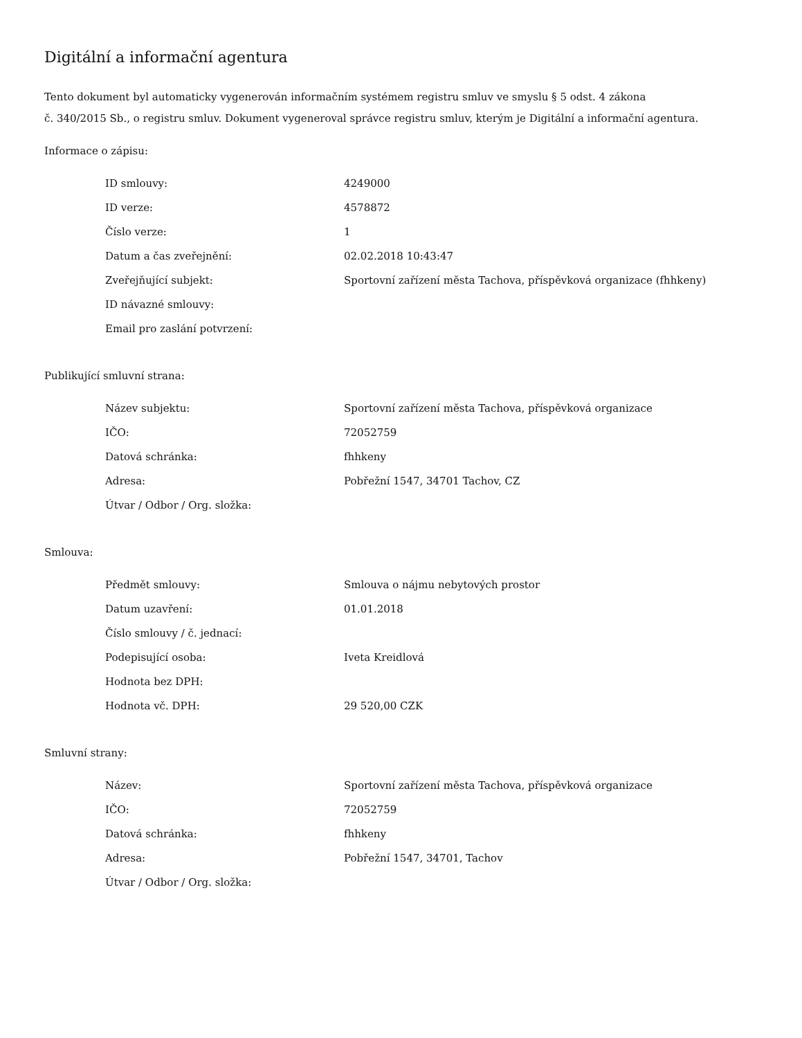Digitální a informační agentura
Tento dokument byl automaticky vygenerován informačním systémem registru smluv ve smyslu § 5 odst. 4 zákona
č. 340/2015 Sb., o registru smluv. Dokument vygeneroval správce registru smluv, kterým je Digitální a informační agentura.
Informace o zápisu:
| ID smlouvy: | 4249000 |
| ID verze: | 4578872 |
| Číslo verze: | 1 |
| Datum a čas zveřejnění: | 02.02.2018 10:43:47 |
| Zveřejňující subjekt: | Sportovní zařízení města Tachova, příspěvková organizace (fhhkeny) |
| ID návazné smlouvy: | |
| Email pro zaslání potvrzení: | |
Publikující smluvní strana:
| Název subjektu: | Sportovní zařízení města Tachova, příspěvková organizace |
| IČO: | 72052759 |
| Datová schránka: | fhhkeny |
| Adresa: | Pobřežní 1547, 34701 Tachov, CZ |
| Útvar / Odbor / Org. složka: | |
Smlouva:
| Předmět smlouvy: | Smlouva o nájmu nebytových prostor |
| Datum uzavření: | 01.01.2018 |
| Číslo smlouvy / č. jednací: | |
| Podepisující osoba: | Iveta Kreidlová |
| Hodnota bez DPH: | |
| Hodnota vč. DPH: | 29 520,00 CZK |
Smluvní strany:
| Název: | Sportovní zařízení města Tachova, příspěvková organizace |
| IČO: | 72052759 |
| Datová schránka: | fhhkeny |
| Adresa: | Pobřežní 1547, 34701, Tachov |
| Útvar / Odbor / Org. složka: | |